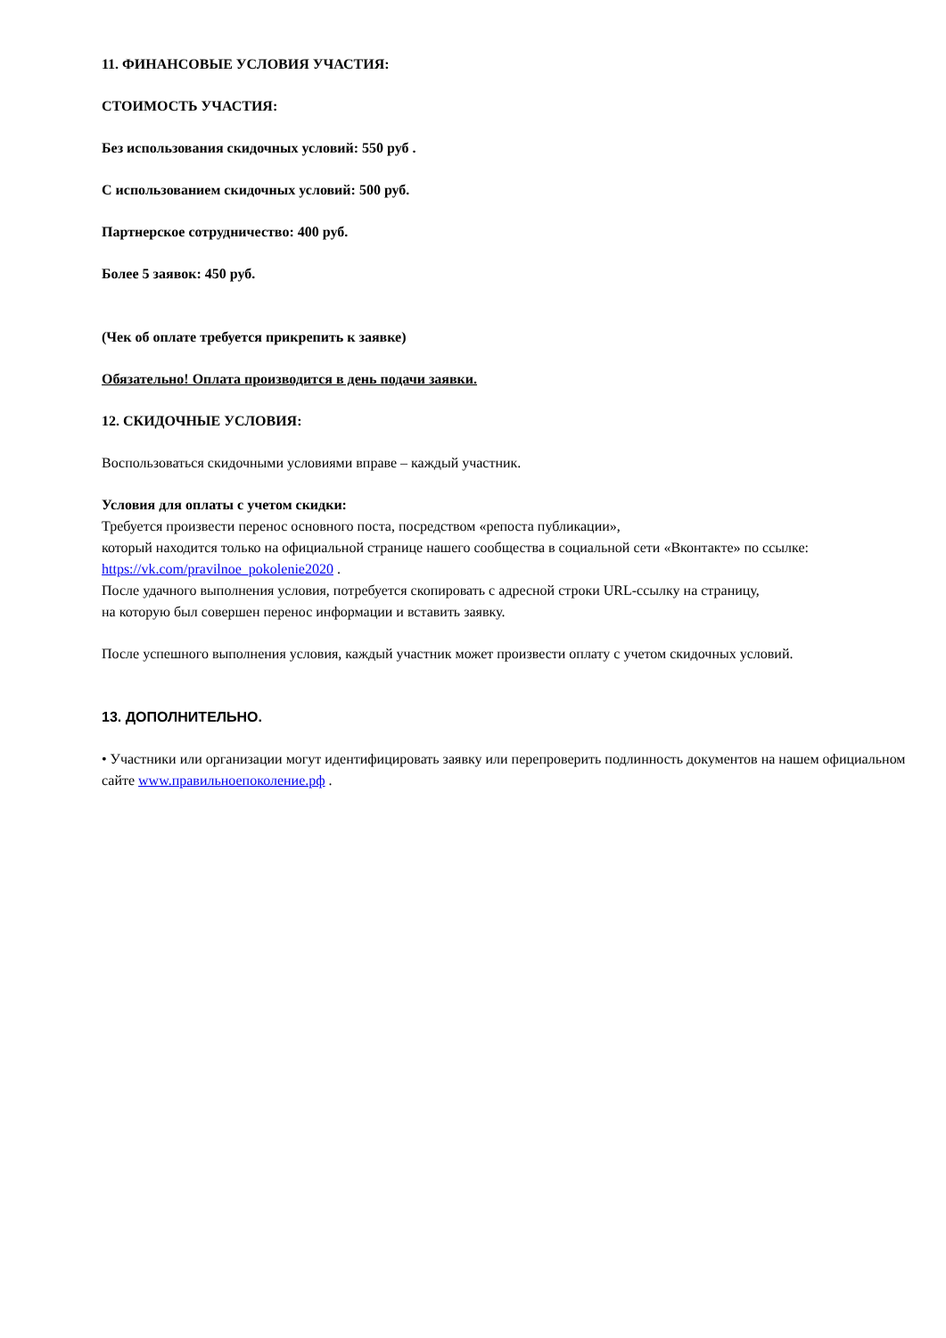11. ФИНАНСОВЫЕ УСЛОВИЯ УЧАСТИЯ:
СТОИМОСТЬ УЧАСТИЯ:
Без использования скидочных условий: 550 руб .
С использованием скидочных условий: 500 руб.
Партнерское сотрудничество: 400 руб.
Более 5 заявок: 450 руб.
(Чек об оплате требуется прикрепить к заявке)
Обязательно! Оплата производится в день подачи заявки.
12. СКИДОЧНЫЕ УСЛОВИЯ:
Воспользоваться скидочными условиями вправе – каждый участник.
Условия для оплаты с учетом скидки:
Требуется произвести перенос основного поста, посредством «репоста публикации»,
который находится только на официальной странице нашего сообщества в социальной сети «Вконтакте» по ссылке: https://vk.com/pravilnoe_pokolenie2020 .
После удачного выполнения условия, потребуется скопировать с адресной строки URL-ссылку на страницу,
на которую был совершен перенос информации и вставить заявку.
После успешного выполнения условия, каждый участник может произвести оплату с учетом скидочных условий.
13. ДОПОЛНИТЕЛЬНО.
• Участники или организации могут идентифицировать заявку или перепроверить подлинность документов на нашем официальном сайте www.правильноепоколение.рф .